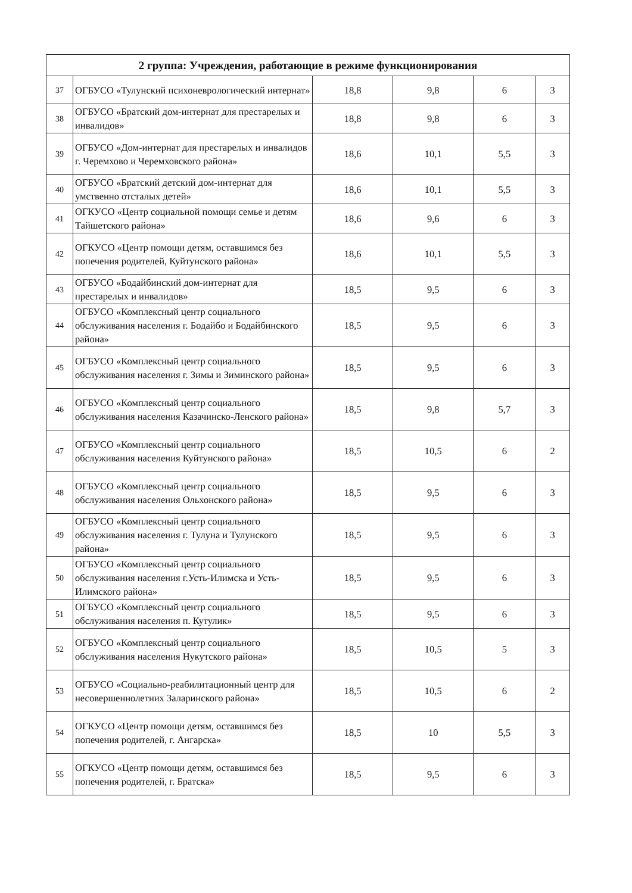| 2 группа: Учреждения, работающие в режиме функционирования | | | | | |
| --- | --- | --- | --- | --- | --- |
| 37 | ОГБУСО «Тулунский психоневрологический интернат» | 18,8 | 9,8 | 6 | 3 |
| 38 | ОГБУСО «Братский дом-интернат для престарелых и инвалидов» | 18,8 | 9,8 | 6 | 3 |
| 39 | ОГБУСО «Дом-интернат для престарелых и инвалидов г. Черемхово и Черемховского района» | 18,6 | 10,1 | 5,5 | 3 |
| 40 | ОГБУСО «Братский детский дом-интернат для умственно отсталых детей» | 18,6 | 10,1 | 5,5 | 3 |
| 41 | ОГКУСО «Центр социальной помощи семье и детям Тайшетского района» | 18,6 | 9,6 | 6 | 3 |
| 42 | ОГКУСО «Центр помощи детям, оставшимся без попечения родителей, Куйтунского района» | 18,6 | 10,1 | 5,5 | 3 |
| 43 | ОГБУСО «Бодайбинский дом-интернат для престарелых и инвалидов» | 18,5 | 9,5 | 6 | 3 |
| 44 | ОГБУСО «Комплексный центр социального обслуживания населения г. Бодайбо и Бодайбинского района» | 18,5 | 9,5 | 6 | 3 |
| 45 | ОГБУСО «Комплексный центр социального обслуживания населения г. Зимы и Зиминского района» | 18,5 | 9,5 | 6 | 3 |
| 46 | ОГБУСО «Комплексный центр социального обслуживания населения Казачинско-Ленского района» | 18,5 | 9,8 | 5,7 | 3 |
| 47 | ОГБУСО «Комплексный центр социального обслуживания населения Куйтунского района» | 18,5 | 10,5 | 6 | 2 |
| 48 | ОГБУСО «Комплексный центр социального обслуживания населения Ольхонского района» | 18,5 | 9,5 | 6 | 3 |
| 49 | ОГБУСО «Комплексный центр социального обслуживания населения г. Тулуна и Тулунского района» | 18,5 | 9,5 | 6 | 3 |
| 50 | ОГБУСО «Комплексный центр социального обслуживания населения г.Усть-Илимска и Усть-Илимского района» | 18,5 | 9,5 | 6 | 3 |
| 51 | ОГБУСО «Комплексный центр социального обслуживания населения п. Кутулик» | 18,5 | 9,5 | 6 | 3 |
| 52 | ОГБУСО «Комплексный центр социального обслуживания населения Нукутского района» | 18,5 | 10,5 | 5 | 3 |
| 53 | ОГБУСО «Социально-реабилитационный центр для несовершеннолетних Заларинского района» | 18,5 | 10,5 | 6 | 2 |
| 54 | ОГКУСО «Центр помощи детям, оставшимся без попечения родителей, г. Ангарска» | 18,5 | 10 | 5,5 | 3 |
| 55 | ОГКУСО «Центр помощи детям, оставшимся без попечения родителей, г. Братска» | 18,5 | 9,5 | 6 | 3 |